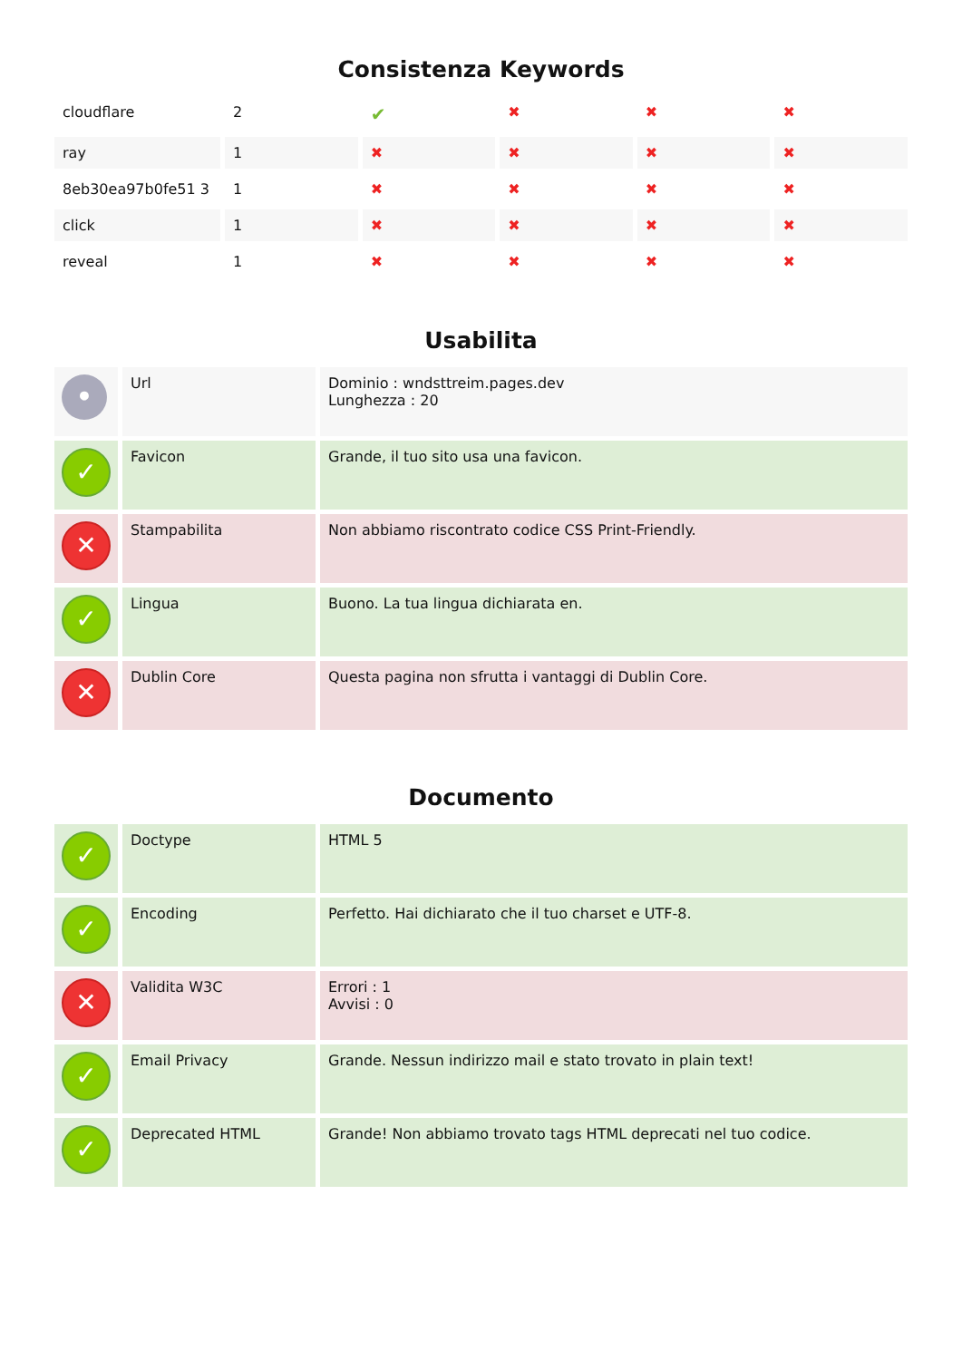Consistenza Keywords
| cloudflare | 2 | ✔ | ✖ | ✖ | ✖ |
| ray | 1 | ✖ | ✖ | ✖ | ✖ |
| 8eb30ea97b0fe51 3 | 1 | ✖ | ✖ | ✖ | ✖ |
| click | 1 | ✖ | ✖ | ✖ | ✖ |
| reveal | 1 | ✖ | ✖ | ✖ | ✖ |
Usabilita
| • | Url | Dominio : wndsttreim.pages.dev Lunghezza : 20 |
| ✓ | Favicon | Grande, il tuo sito usa una favicon. |
| ✕ | Stampabilita | Non abbiamo riscontrato codice CSS Print-Friendly. |
| ✓ | Lingua | Buono. La tua lingua dichiarata en. |
| ✕ | Dublin Core | Questa pagina non sfrutta i vantaggi di Dublin Core. |
Documento
| ✓ | Doctype | HTML 5 |
| ✓ | Encoding | Perfetto. Hai dichiarato che il tuo charset e UTF-8. |
| ✕ | Validita W3C | Errori : 1 Avvisi : 0 |
| ✓ | Email Privacy | Grande. Nessun indirizzo mail e stato trovato in plain text! |
| ✓ | Deprecated HTML | Grande! Non abbiamo trovato tags HTML deprecati nel tuo codice. |